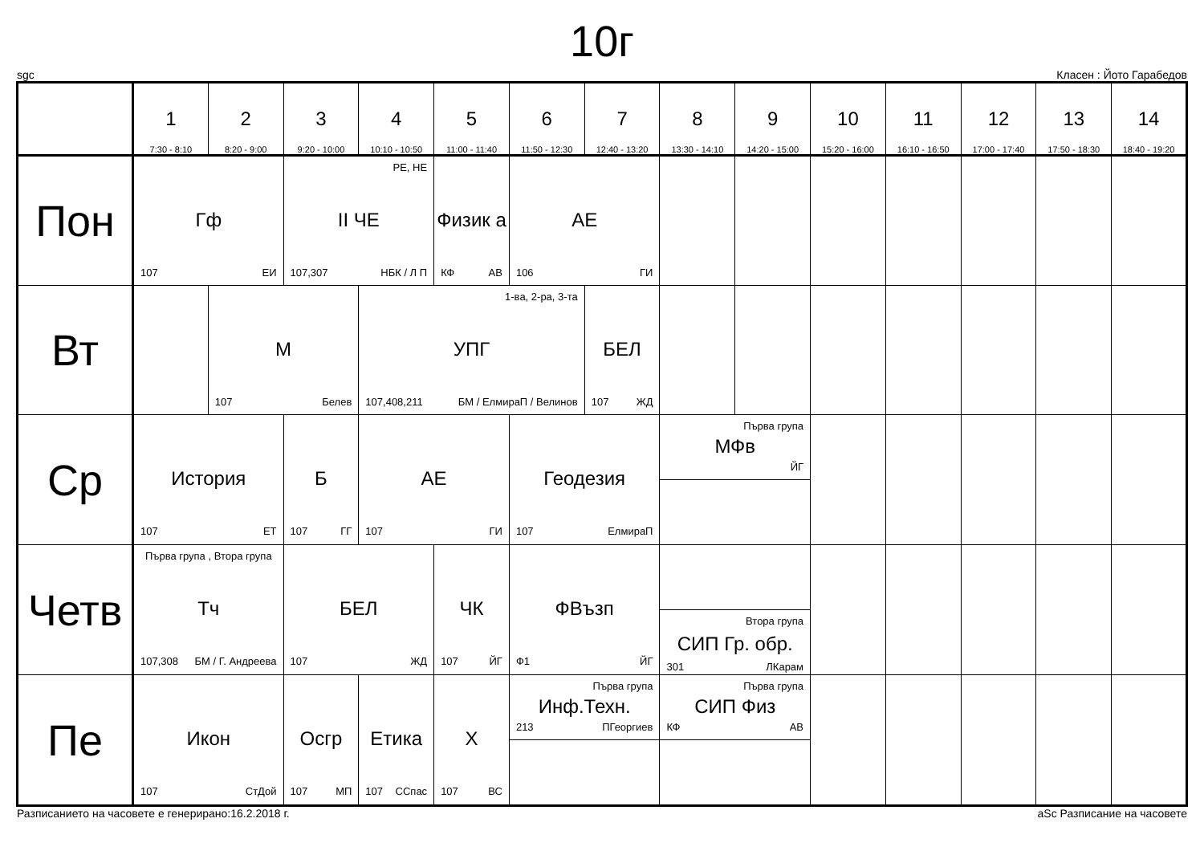10г
sgc Класен : Йото Гарабедов
| | 1 7:30 - 8:10 | 2 8:20 - 9:00 | 3 9:20 - 10:00 | 4 10:10 - 10:50 | 5 11:00 - 11:40 | 6 11:50 - 12:30 | 7 12:40 - 13:20 | 8 13:30 - 14:10 | 9 14:20 - 15:00 | 10 15:20 - 16:00 | 11 16:10 - 16:50 | 12 17:00 - 17:40 | 13 17:50 - 18:30 | 14 18:40 - 19:20 |
| --- | --- | --- | --- | --- | --- | --- | --- | --- | --- | --- | --- | --- | --- | --- |
| Пон | Гф 107 ЕИ | | РЕ, НЕ II ЧЕ 107,307 НБК / Л П | | Физик а КФ АВ | АЕ 106 ГИ | | | | | | | | |
| Вт | | М 107 Белев | | 1-ва, 2-ра, 3-та УПГ 107,408,211 БМ / ЕлмираП / Велинов | | | БЕЛ 107 ЖД | | | | | | | |
| Ср | История 107 ЕТ | | Б 107 ГГ | АЕ 107 ГИ | | Геодезия 107 ЕлмираП | | Първа група МФв ЙГ | | | | | | |
| Четв | Първа група , Втора група Тч 107,308 БМ / Г. Андреева | | БЕЛ 107 ЖД | | ЧК 107 ЙГ | ФВъзп Ф1 ЙГ | | Втора група СИП Гр. обр. 301 ЛКарам | | | | | | |
| Пе | Икон 107 СтДой | | Осгр 107 МП | Етика 107 ССпас | Х 107 ВС | Първа група Инф.Техн. 213 ПГеоргиев | | Първа група СИП Физ КФ АВ | | | | | | |
Разписанието на часовете е генерирано:16.2.2018 г. aSc Разписание на часовете